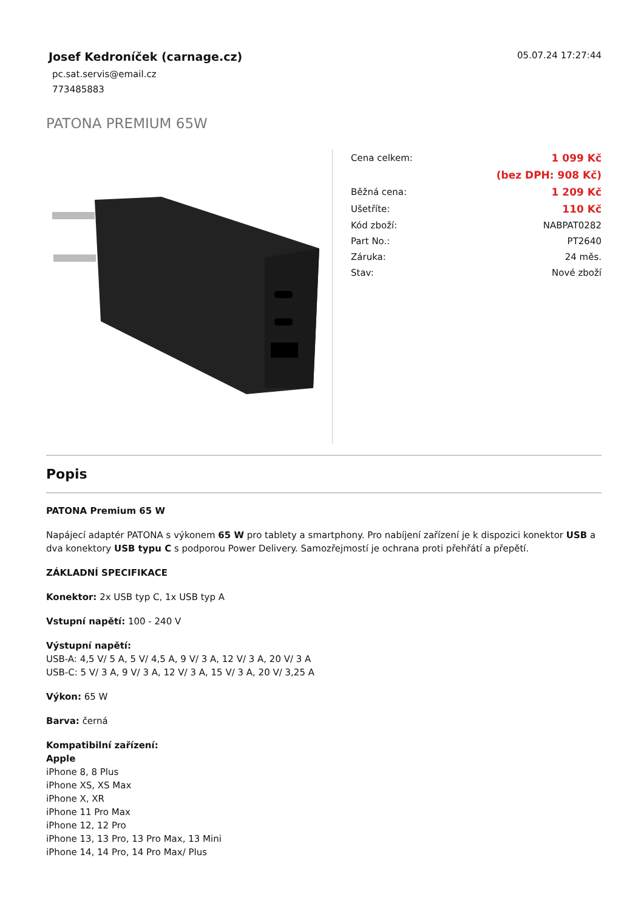Josef Kedroníček (carnage.cz)
pc.sat.servis@email.cz
773485883
05.07.24 17:27:44
PATONA PREMIUM 65W
| Cena celkem: | 1 099 Kč |
| | (bez DPH: 908 Kč) |
| Běžná cena: | 1 209 Kč |
| Ušetříte: | 110 Kč |
| Kód zboží: | NABPAT0282 |
| Part No.: | PT2640 |
| Záruka: | 24 měs. |
| Stav: | Nové zboží |
Popis
PATONA Premium 65 W
Napájecí adaptér PATONA s výkonem 65 W pro tablety a smartphony. Pro nabíjení zařízení je k dispozici konektor USB a dva konektory USB typu C s podporou Power Delivery. Samozřejmostí je ochrana proti přehřátí a přepětí.
ZÁKLADNÍ SPECIFIKACE
Konektor: 2x USB typ C, 1x USB typ A
Vstupní napětí: 100 - 240 V
Výstupní napětí:
USB-A: 4,5 V/ 5 A, 5 V/ 4,5 A, 9 V/ 3 A, 12 V/ 3 A, 20 V/ 3 A
USB-C: 5 V/ 3 A, 9 V/ 3 A, 12 V/ 3 A, 15 V/ 3 A, 20 V/ 3,25 A
Výkon: 65 W
Barva: černá
Kompatibilní zařízení:
Apple
iPhone 8, 8 Plus
iPhone XS, XS Max
iPhone X, XR
iPhone 11 Pro Max
iPhone 12, 12 Pro
iPhone 13, 13 Pro, 13 Pro Max, 13 Mini
iPhone 14, 14 Pro, 14 Pro Max/ Plus